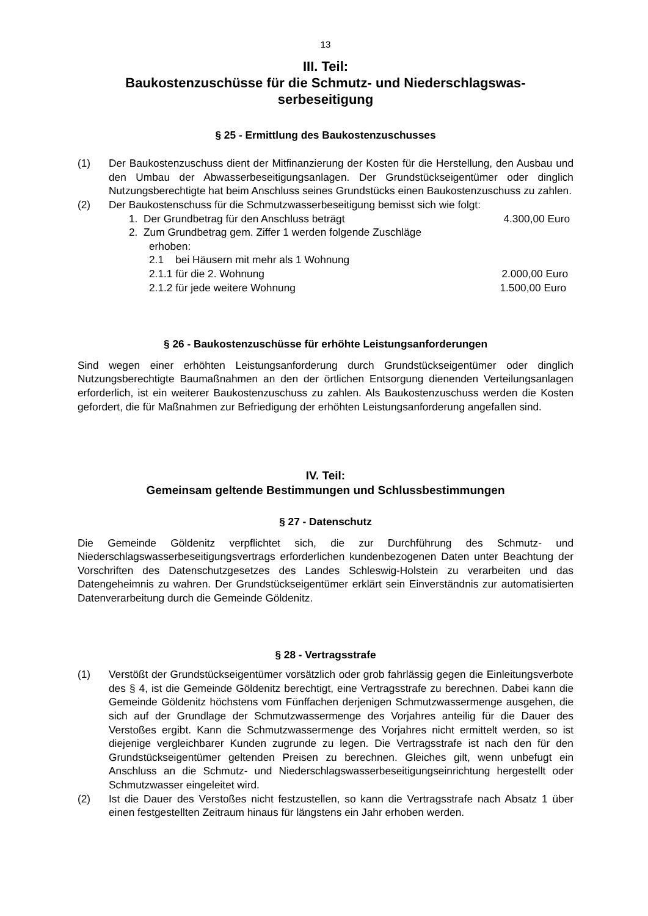13
III. Teil:
Baukostenzuschüsse für die Schmutz- und Niederschlagswas-
serbeseitigung
§ 25 - Ermittlung des Baukostenzuschusses
(1) Der Baukostenzuschuss dient der Mitfinanzierung der Kosten für die Herstellung, den Ausbau und den Umbau der Abwasserbeseitigungsanlagen. Der Grundstückseigentümer oder dinglich Nutzungsberechtigte hat beim Anschluss seines Grundstücks einen Baukostenzuschuss zu zahlen.
(2) Der Baukostenschuss für die Schmutzwasserbeseitigung bemisst sich wie folgt:
1. Der Grundbetrag für den Anschluss beträgt 4.300,00 Euro
2. Zum Grundbetrag gem. Ziffer 1 werden folgende Zuschläge
erhoben:
2.1 bei Häusern mit mehr als 1 Wohnung
2.1.1 für die 2. Wohnung 2.000,00 Euro
2.1.2 für jede weitere Wohnung 1.500,00 Euro
§ 26 - Baukostenzuschüsse für erhöhte Leistungsanforderungen
Sind wegen einer erhöhten Leistungsanforderung durch Grundstückseigentümer oder dinglich Nutzungsberechtigte Baumaßnahmen an den der örtlichen Entsorgung dienenden Verteilungsanlagen erforderlich, ist ein weiterer Baukostenzuschuss zu zahlen. Als Baukostenzuschuss werden die Kosten gefordert, die für Maßnahmen zur Befriedigung der erhöhten Leistungsanforderung angefallen sind.
IV. Teil:
Gemeinsam geltende Bestimmungen und Schlussbestimmungen
§ 27 - Datenschutz
Die Gemeinde Göldenitz verpflichtet sich, die zur Durchführung des Schmutz- und Niederschlagswasserbeseitigungsvertrags erforderlichen kundenbezogenen Daten unter Beachtung der Vorschriften des Datenschutzgesetzes des Landes Schleswig-Holstein zu verarbeiten und das Datengeheimnis zu wahren. Der Grundstückseigentümer erklärt sein Einverständnis zur automatisierten Datenverarbeitung durch die Gemeinde Göldenitz.
§ 28 - Vertragsstrafe
(1) Verstößt der Grundstückseigentümer vorsätzlich oder grob fahrlässig gegen die Einleitungsverbote des § 4, ist die Gemeinde Göldenitz berechtigt, eine Vertragsstrafe zu berechnen. Dabei kann die Gemeinde Göldenitz höchstens vom Fünffachen derjenigen Schmutzwassermenge ausgehen, die sich auf der Grundlage der Schmutzwassermenge des Vorjahres anteilig für die Dauer des Verstoßes ergibt. Kann die Schmutzwassermenge des Vorjahres nicht ermittelt werden, so ist diejenige vergleichbarer Kunden zugrunde zu legen. Die Vertragsstrafe ist nach den für den Grundstückseigentümer geltenden Preisen zu berechnen. Gleiches gilt, wenn unbefugt ein Anschluss an die Schmutz- und Niederschlagswasserbeseitigungseinrichtung hergestellt oder Schmutzwasser eingeleitet wird.
(2) Ist die Dauer des Verstoßes nicht festzustellen, so kann die Vertragsstrafe nach Absatz 1 über einen festgestellten Zeitraum hinaus für längstens ein Jahr erhoben werden.